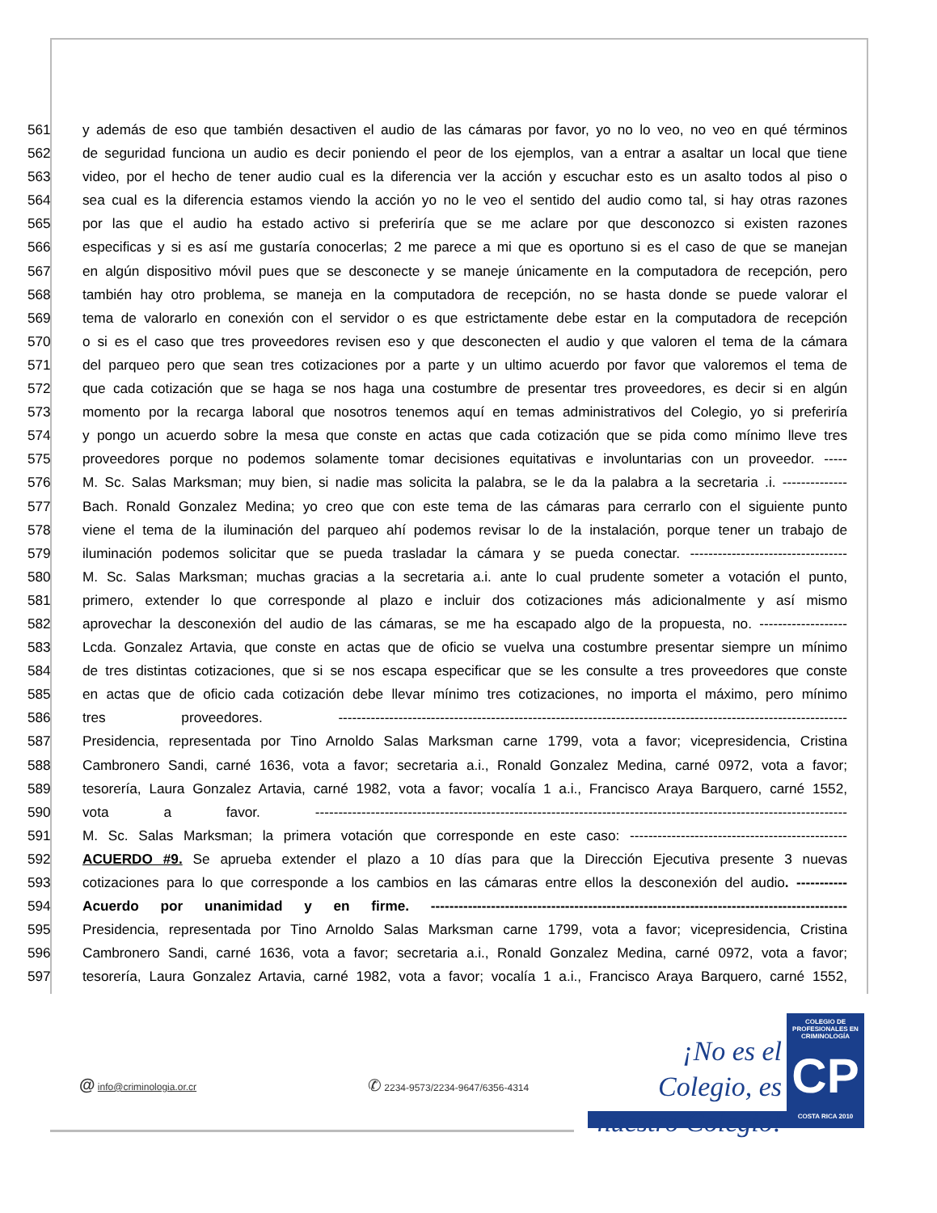561 y además de eso que también desactiven el audio de las cámaras por favor, yo no lo veo, no veo en qué términos
562 de seguridad funciona un audio es decir poniendo el peor de los ejemplos, van a entrar a asaltar un local que tiene
563 video, por el hecho de tener audio cual es la diferencia ver la acción y escuchar esto es un asalto todos al piso o
564 sea cual es la diferencia estamos viendo la acción yo no le veo el sentido del audio como tal, si hay otras razones
565 por las que el audio ha estado activo si preferiría que se me aclare por que desconozco si existen razones
566 especificas y si es así me gustaría conocerlas; 2 me parece a mi que es oportuno si es el caso de que se manejan
567 en algún dispositivo móvil pues que se desconecte y se maneje únicamente en la computadora de recepción, pero
568 también hay otro problema, se maneja en la computadora de recepción, no se hasta donde se puede valorar el
569 tema de valorarlo en conexión con el servidor o es que estrictamente debe estar en la computadora de recepción
570 o si es el caso que tres proveedores revisen eso y que desconecten el audio y que valoren el tema de la cámara
571 del parqueo pero que sean tres cotizaciones por a parte y un ultimo acuerdo por favor que valoremos el tema de
572 que cada cotización que se haga se nos haga una costumbre de presentar tres proveedores, es decir si en algún
573 momento por la recarga laboral que nosotros tenemos aquí en temas administrativos del Colegio, yo si preferiría
574 y pongo un acuerdo sobre la mesa que conste en actas que cada cotización que se pida como mínimo lleve tres
575 proveedores porque no podemos solamente tomar decisiones equitativas e involuntarias con un proveedor. -----
576 M. Sc. Salas Marksman; muy bien, si nadie mas solicita la palabra, se le da la palabra a la secretaria .i. --------------
577 Bach. Ronald Gonzalez Medina; yo creo que con este tema de las cámaras para cerrarlo con el siguiente punto
578 viene el tema de la iluminación del parqueo ahí podemos revisar lo de la instalación, porque tener un trabajo de
579 iluminación podemos solicitar que se pueda trasladar la cámara y se pueda conectar. ----------------------------------
580 M. Sc. Salas Marksman; muchas gracias a la secretaria a.i. ante lo cual prudente someter a votación el punto,
581 primero, extender lo que corresponde al plazo e incluir dos cotizaciones más adicionalmente y así mismo
582 aprovechar la desconexión del audio de las cámaras, se me ha escapado algo de la propuesta, no. -------------------
583 Lcda. Gonzalez Artavia, que conste en actas que de oficio se vuelva una costumbre presentar siempre un mínimo
584 de tres distintas cotizaciones, que si se nos escapa especificar que se les consulte a tres proveedores que conste
585 en actas que de oficio cada cotización debe llevar mínimo tres cotizaciones, no importa el máximo, pero mínimo
586 tres proveedores. --------------------------------------------------------------------------------------------------------------
587 Presidencia, representada por Tino Arnoldo Salas Marksman carne 1799, vota a favor; vicepresidencia, Cristina
588 Cambronero Sandi, carné 1636, vota a favor; secretaria a.i., Ronald Gonzalez Medina, carné 0972, vota a favor;
589 tesorería, Laura Gonzalez Artavia, carné 1982, vota a favor; vocalía 1 a.i., Francisco Araya Barquero, carné 1552,
590 vota a favor. -------------------------------------------------------------------------------------------------------------------
591 M. Sc. Salas Marksman; la primera votación que corresponde en este caso: -----------------------------------------------
592 ACUERDO #9. Se aprueba extender el plazo a 10 días para que la Dirección Ejecutiva presente 3 nuevas
593 cotizaciones para lo que corresponde a los cambios en las cámaras entre ellos la desconexión del audio. -----------
594 Acuerdo por unanimidad y en firme. ------------------------------------------------------------------------------------------
595 Presidencia, representada por Tino Arnoldo Salas Marksman carne 1799, vota a favor; vicepresidencia, Cristina
596 Cambronero Sandi, carné 1636, vota a favor; secretaria a.i., Ronald Gonzalez Medina, carné 0972, vota a favor;
597 tesorería, Laura Gonzalez Artavia, carné 1982, vota a favor; vocalía 1 a.i., Francisco Araya Barquero, carné 1552,
@ info@criminologia.or.cr
✆ 2234-9573/2234-9647/6356-4314
¡No es el Colegio, es nuestro Colegio!
COLEGIO DE PROFESIONALES EN
CRIMINOLOGÍA
CP
COSTA RICA 2010